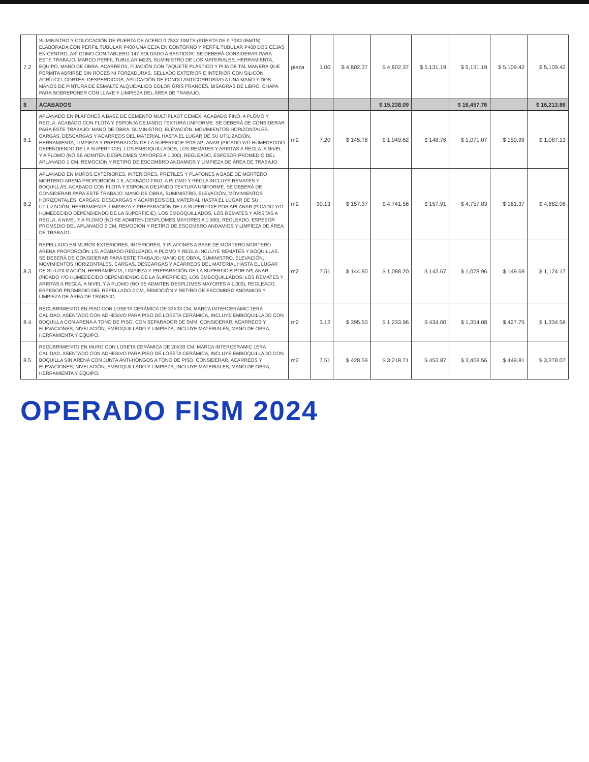| 7.2 | SUMINISTRO Y COLOCACIÓN DE PUERTA DE ACERO 0.75X2.10MTS (PUERTA DE 0.70X2.05MTS) ELABORADA CON PERFIL TUBULAR P400 UNA CEJA EN CONTORNO Y PERFIL TUBULAR P400 DOS CEJAS EN CENTRO, ASÍ COMO CON TABLERO 147 SOLDADO A BASTIDOR. SE DEBERÁ CONSIDERAR PARA ESTE TRABAJO: MARCO PERFIL TUBULAR M225, SUMINISTRO DE LOS MATERIALES, HERRAMIENTA, EQUIPO, MANO DE OBRA, ACARREOS, FIJACIÓN CON TAQUETE PLÁSTICO Y PIJA DE TAL MANERA QUE PERMITA ABRIRSE SIN ROCES NI FORZADURAS, SELLADO EXTERIOR E INTERIOR CON SILICÓN ACRÍLICO, CORTES, DESPERDICIOS, APLICACIÓN DE FONDO ANTICORROSIVO A UNA MANO Y DOS MANOS DE PINTURA DE ESMALTE ALQUIDALICO COLOR GRIS FRANCÉS, BISAGRAS DE LIBRO, CHAPA PARA SOBREPONER CON LLAVE Y LIMPIEZA DEL ÁREA DE TRABAJO. | pieza | 1.00 | $ 4,802.37 | $ 4,802.37 | $ 5,131.19 | $ 5,131.19 | $ 5,109.42 | $ 5,109.42 |
| 8 | ACABADOS | | | | $ 15,238.09 | | $ 16,457.76 | | $ 16,213.86 |
| 8.1 | APLANADO EN PLAFONES A BASE DE CEMENTO MULTIPLAST CEMEX, ACABADO FINO, A PLOMO Y REGLA. ACABADO CON FLOTA Y ESPONJA DEJANDO TEXTURA UNIFORME. SE DEBERÁ DE CONSIDERAR PARA ESTE TRABAJO: MANO DE OBRA, SUMINISTRO, ELEVACIÓN, MOVIMIENTOS HORIZONTALES, CARGAS, DESCARGAS Y ACARREOS DEL MATERIAL HASTA EL LUGAR DE SU UTILIZACIÓN, HERRAMIENTA, LIMPIEZA Y PREPARACIÓN DE LA SUPERFICIE POR APLANAR (PICADO Y/O HUMEDECIDO DEPENDIENDO DE LA SUPERFICIE), LOS EMBOQUILLADOS, LOS REMATES Y ARISTAS A REGLA, A NIVEL Y A PLOMO (NO SE ADMITEN DESPLOMES MAYORES A 1:300), REGLEADO, ESPESOR PROMEDIO DEL APLANADO 1 CM, REMOCIÓN Y RETIRO DE ESCOMBRO ANDAMIOS Y LIMPIEZA DE ÁREA DE TRABAJO. | m2 | 7.20 | $ 145.78 | $ 1,049.62 | $ 148.76 | $ 1,071.07 | $ 150.99 | $ 1,087.13 |
| 8.2 | APLANADO EN MUROS EXTERIORES, INTERIORES, PRETILES Y PLAFONES A BASE DE MORTERO MORTERO ARENA PROPORCIÓN 1:5, ACABADO FINO, A PLOMO Y REGLA INCLUYE REMATES Y BOQUILLAS, ACABADO CON FLOTA Y ESPONJA DEJANDO TEXTURA UNIFORME. SE DEBERÁ DE CONSIDERAR PARA ESTE TRABAJO: MANO DE OBRA, SUMINISTRO, ELEVACIÓN, MOVIMIENTOS HORIZONTALES, CARGAS, DESCARGAS Y ACARREOS DEL MATERIAL HASTA EL LUGAR DE SU UTILIZACIÓN, HERRAMIENTA, LIMPIEZA Y PREPARACIÓN DE LA SUPERFICIE POR APLANAR (PICADO Y/O HUMEDECIDO DEPENDIENDO DE LA SUPERFICIE), LOS EMBOQUILLADOS, LOS REMATES Y ARISTAS A REGLA, A NIVEL Y A PLOMO (NO SE ADMITEN DESPLOMES MAYORES A 1:300), REGLEADO, ESPESOR PROMEDIO DEL APLANADO 2 CM, REMOCIÓN Y RETIRO DE ESCOMBRO ANDAMIOS Y LIMPIEZA DE ÁREA DE TRABAJO. | m2 | 30.13 | $ 157.37 | $ 4,741.56 | $ 157.91 | $ 4,757.83 | $ 161.37 | $ 4,862.08 |
| 8.3 | REPELLADO EN MUROS EXTERIORES, INTERIORES, Y PLAFONES A BASE DE MORTERO MORTERO ARENA PROPORCIÓN 1:5, ACABADO REGLEADO, A PLOMO Y REGLA INCLUYE REMATES Y BOQUILLAS. SE DEBERÁ DE CONSIDERAR PARA ESTE TRABAJO: MANO DE OBRA, SUMINISTRO, ELEVACIÓN, MOVIMIENTOS HORIZONTALES, CARGAS, DESCARGAS Y ACARREOS DEL MATERIAL HASTA EL LUGAR DE SU UTILIZACIÓN, HERRAMIENTA, LIMPIEZA Y PREPARACIÓN DE LA SUPERFICIE POR APLANAR (PICADO Y/O HUMEDECIDO DEPENDIENDO DE LA SUPERFICIE), LOS EMBOQUILLADOS, LOS REMATES Y ARISTAS A REGLA, A NIVEL Y A PLOMO (NO SE ADMITEN DESPLOMES MAYORES A 1:300), REGLEADO, ESPESOR PROMEDIO DEL REPELLADO 2 CM, REMOCIÓN Y RETIRO DE ESCOMBRO ANDAMIOS Y LIMPIEZA DE ÁREA DE TRABAJO. | m2 | 7.51 | $ 144.90 | $ 1,088.20 | $ 143.67 | $ 1,078.96 | $ 149.69 | $ 1,124.17 |
| 8.4 | RECUBRIMIENTO EN PISO CON LOSETA CERÁMICA DE 33X33 CM, MARCA INTERCERAMIC 1ERA CALIDAD, ASENTADO CON ADHESIVO PARA PISO DE LOSETA CERÁMICA, INCLUYE EMBOQUILLADO CON BOQUILLA CON ARENA A TONO DE PISO, CON SEPARADOR DE 5MM, CONSIDERAR, ACARREOS Y ELEVACIONES, NIVELACIÓN, EMBOQUILLADO Y LIMPIEZA, INCLUYE MATERIALES, MANO DE OBRA, HERRAMIENTA Y EQUIPO. | m2 | 3.12 | $ 395.50 | $ 1,233.96 | $ 434.00 | $ 1,354.08 | $ 427.75 | $ 1,334.58 |
| 8.5 | RECUBRIMIENTO EN MURO CON LOSETA CERÁMICA DE 20X30 CM, MARCA INTERCERAMIC 1ERA CALIDAD, ASENTADO CON ADHESIVO PARA PISO DE LOSETA CERÁMICA, INCLUYE EMBOQUILLADO CON BOQUILLA SIN ARENA CON JUNTA ANTI-HONGOS A TONO DE PISO, CONSIDERAR, ACARREOS Y ELEVACIONES, NIVELACIÓN, EMBOQUILLADO Y LIMPIEZA, INCLUYE MATERIALES, MANO DE OBRA, HERRAMIENTA Y EQUIPO. | m2 | 7.51 | $ 428.59 | $ 3,218.71 | $ 453.87 | $ 3,408.56 | $ 449.81 | $ 3,378.07 |
OPERADO FISM 2024